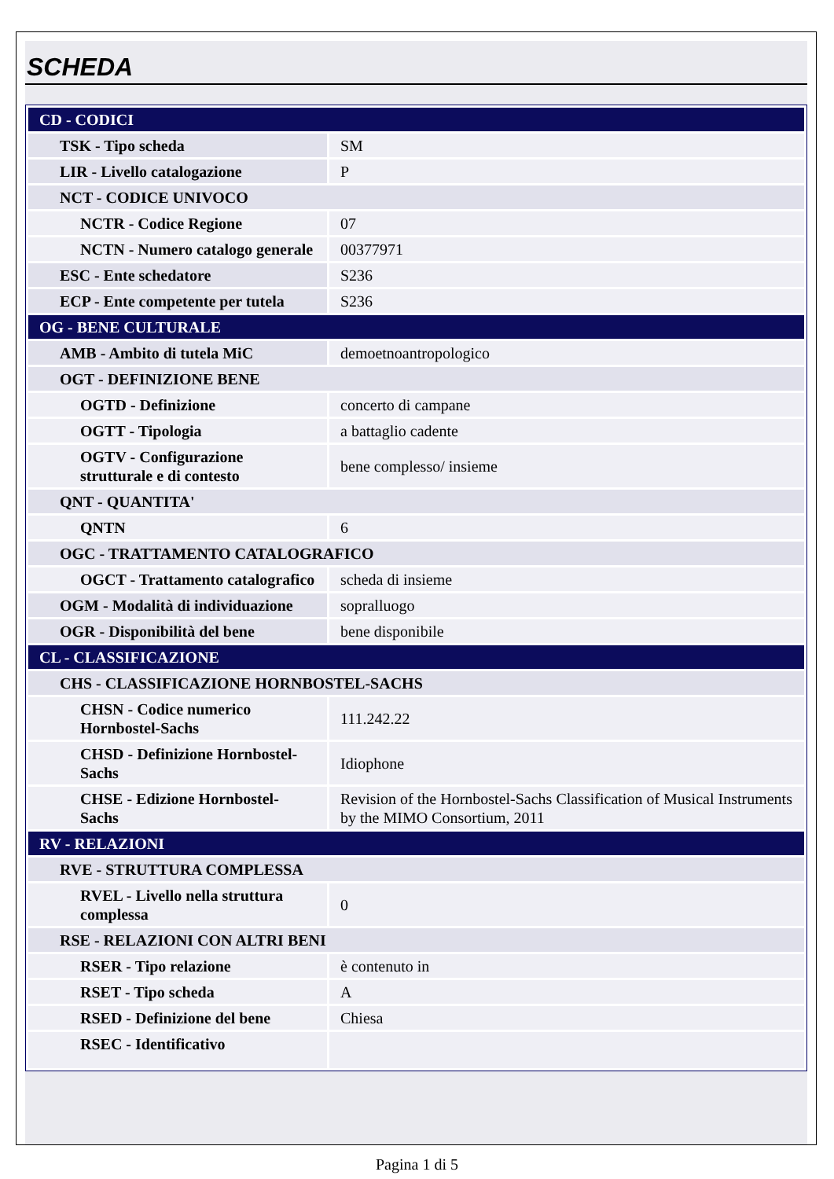SCHEDA
| CD - CODICI | |
| TSK - Tipo scheda | SM |
| LIR - Livello catalogazione | P |
| NCT - CODICE UNIVOCO | |
| NCTR - Codice Regione | 07 |
| NCTN - Numero catalogo generale | 00377971 |
| ESC - Ente schedatore | S236 |
| ECP - Ente competente per tutela | S236 |
| OG - BENE CULTURALE | |
| AMB - Ambito di tutela MiC | demoetnoantropologico |
| OGT - DEFINIZIONE BENE | |
| OGTD - Definizione | concerto di campane |
| OGTT - Tipologia | a battaglio cadente |
| OGTV - Configurazione strutturale e di contesto | bene complesso/ insieme |
| QNT - QUANTITA' | |
| QNTN | 6 |
| OGC - TRATTAMENTO CATALOGRAFICO | |
| OGCT - Trattamento catalografico | scheda di insieme |
| OGM - Modalità di individuazione | sopralluogo |
| OGR - Disponibilità del bene | bene disponibile |
| CL - CLASSIFICAZIONE | |
| CHS - CLASSIFICAZIONE HORNBOSTEL-SACHS | |
| CHSN - Codice numerico Hornbostel-Sachs | 111.242.22 |
| CHSD - Definizione Hornbostel-Sachs | Idiophone |
| CHSE - Edizione Hornbostel-Sachs | Revision of the Hornbostel-Sachs Classification of Musical Instruments by the MIMO Consortium, 2011 |
| RV - RELAZIONI | |
| RVE - STRUTTURA COMPLESSA | |
| RVEL - Livello nella struttura complessa | 0 |
| RSE - RELAZIONI CON ALTRI BENI | |
| RSER - Tipo relazione | è contenuto in |
| RSET - Tipo scheda | A |
| RSED - Definizione del bene | Chiesa |
| RSEC - Identificativo | |
Pagina 1 di 5